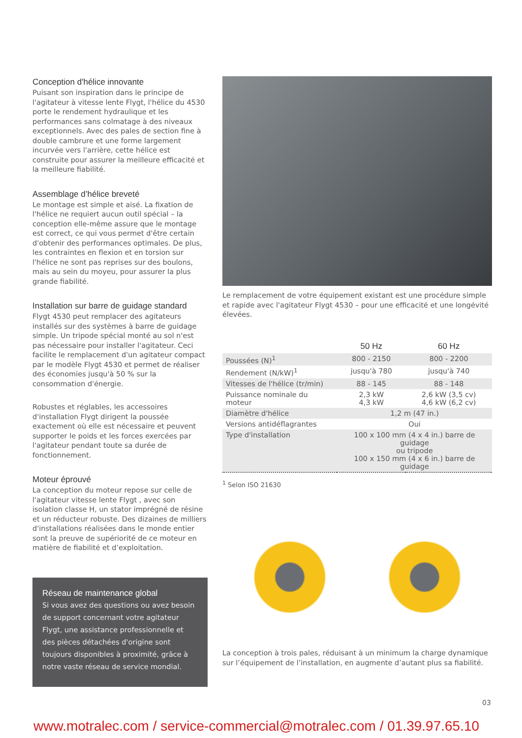Conception d'hélice innovante
Puisant son inspiration dans le principe de l'agitateur à vitesse lente Flygt, l'hélice du 4530 porte le rendement hydraulique et les performances sans colmatage à des niveaux exceptionnels. Avec des pales de section fine à double cambrure et une forme largement incurvée vers l'arrière, cette hélice est construite pour assurer la meilleure efficacité et la meilleure fiabilité.
Assemblage d’hélice breveté
Le montage est simple et aisé. La fixation de l'hélice ne requiert aucun outil spécial – la conception elle-même assure que le montage est correct, ce qui vous permet d'être certain d'obtenir des performances optimales. De plus, les contraintes en flexion et en torsion sur l'hélice ne sont pas reprises sur des boulons, mais au sein du moyeu, pour assurer la plus grande fiabilité.
Installation sur barre de guidage standard
Flygt 4530 peut remplacer des agitateurs installés sur des systèmes à barre de guidage simple. Un tripode spécial monté au sol n'est pas nécessaire pour installer l'agitateur. Ceci facilite le remplacement d'un agitateur compact par le modèle Flygt 4530 et permet de réaliser des économies jusqu'à 50 % sur la consommation d'énergie.
Robustes et réglables, les accessoires d'installation Flygt dirigent la poussée exactement où elle est nécessaire et peuvent supporter le poids et les forces exercées par l'agitateur pendant toute sa durée de fonctionnement.
Moteur éprouvé
La conception du moteur repose sur celle de l'agitateur vitesse lente Flygt , avec son isolation classe H, un stator imprégné de résine et un réducteur robuste. Des dizaines de milliers d'installations réalisées dans le monde entier sont la preuve de supériorité de ce moteur en matière de fiabilité et d’exploitation.
Réseau de maintenance global
Si vous avez des questions ou avez besoin de support concernant votre agitateur Flygt, une assistance professionnelle et des pièces détachées d'origine sont toujours disponibles à proximité, grâce à notre vaste réseau de service mondial.
Le remplacement de votre équipement existant est une procédure simple et rapide avec l'agitateur Flygt 4530 – pour une efficacité et une longévité élevées.
| | 50 Hz | 60 Hz |
| --- | --- | --- |
| Poussées (N)<sup>1</sup> | 800 - 2150 | 800 - 2200 |
| Rendement (N/kW)<sup>1</sup> | jusqu'à 780 | jusqu'à 740 |
| Vitesses de l'hélice (tr/min) | 88 - 145 | 88 - 148 |
| Puissance nominale du moteur | 2,3 kW 4,3 kW | 2,6 kW (3,5 cv) 4,6 kW (6,2 cv) |
| Diamètre d'hélice | 1,2 m (47 in.) | |
| Versions antidéflagrantes | Oui | |
| Type d'installation | 100 x 100 mm (4 x 4 in.) barre de guidage ou tripode 100 x 150 mm (4 x 6 in.) barre de guidage | |
<sup>1</sup> Selon ISO 21630
La conception à trois pales, réduisant à un minimum la charge dynamique sur l’équipement de l’installation, en augmente d’autant plus sa fiabilité.
03
www.motralec.com / service-commercial@motralec.com / 01.39.97.65.10